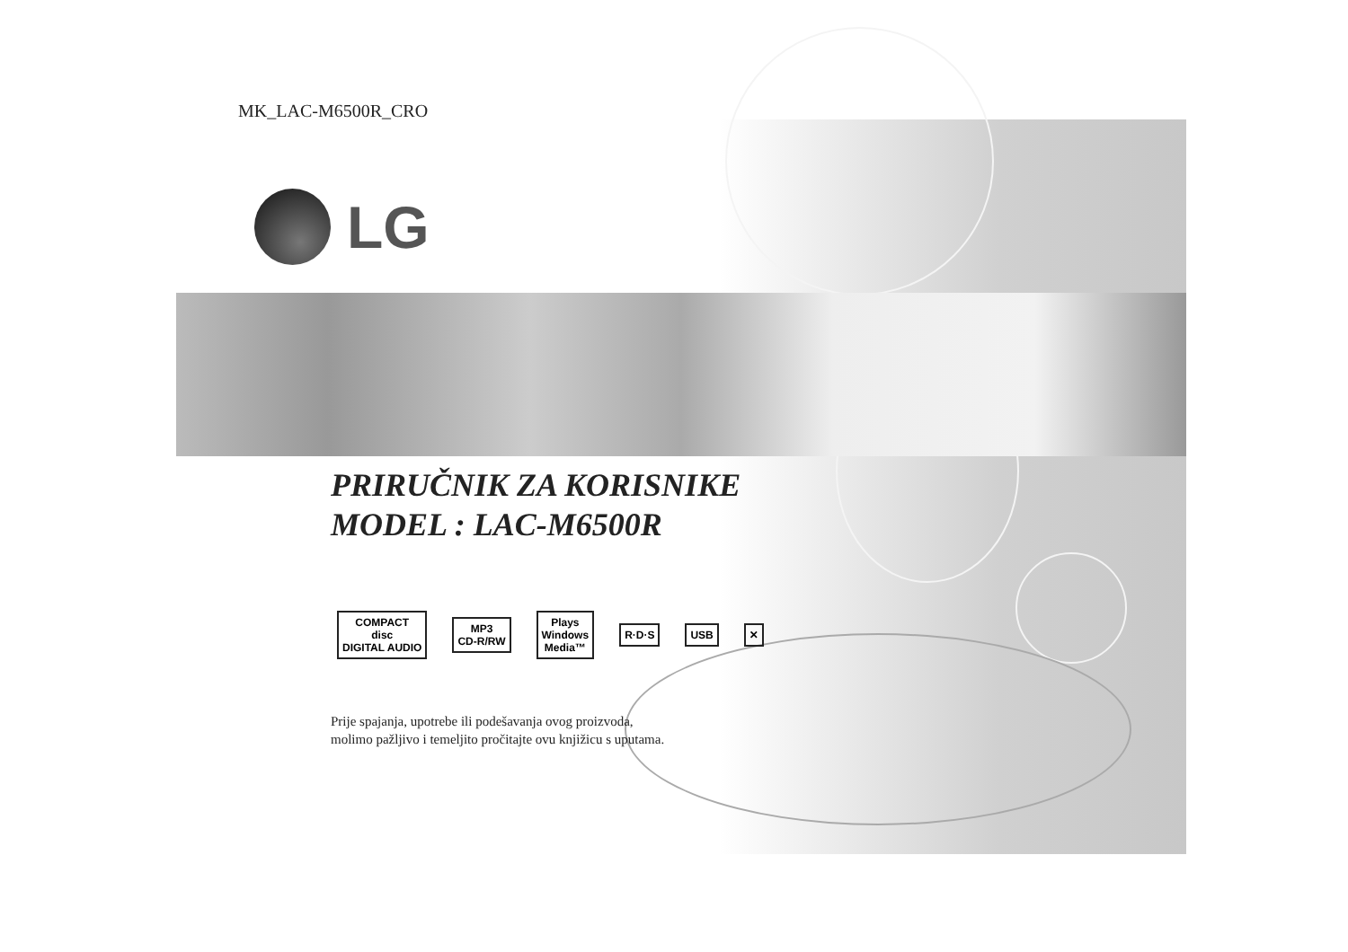MK_LAC-M6500R_CRO
LG
PRIRUČNIK ZA KORISNIKE
MODEL : LAC-M6500R
COMPACT
disc
DIGITAL AUDIO
MP3
CD-R/RW
Plays
Windows
Media™
R·D·S USB ✕
Prije spajanja, upotrebe ili podešavanja ovog proizvoda,
molimo pažljivo i temeljito pročitajte ovu knjižicu s uputama.